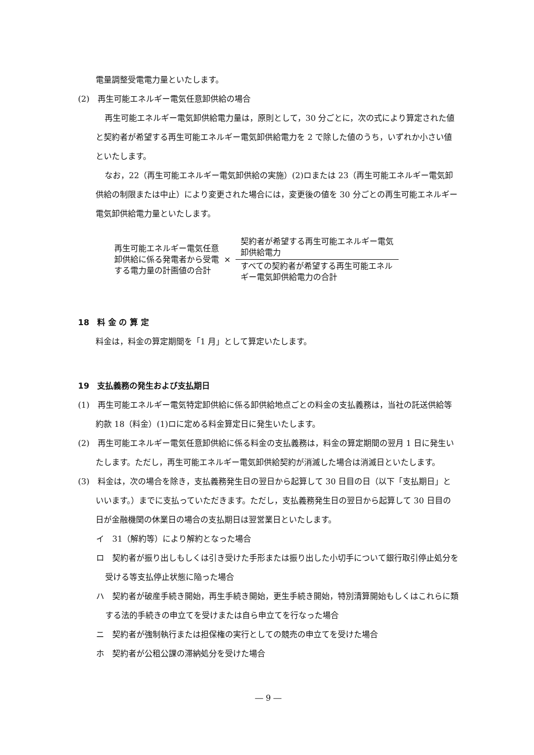電量調整受電電力量といたします。
(2)　再生可能エネルギー電気任意卸供給の場合
再生可能エネルギー電気卸供給電力量は，原則として，30 分ごとに，次の式により算定された値と契約者が希望する再生可能エネルギー電気卸供給電力を 2 で除した値のうち，いずれか小さい値といたします。
なお，22（再生可能エネルギー電気卸供給の実施）(2)ロまたは 23（再生可能エネルギー電気卸供給の制限または中止）により変更された場合には，変更後の値を 30 分ごとの再生可能エネルギー電気卸供給電力量といたします。
再生可能エネルギー電気任意
卸供給に係る発電者から受電
する電力量の計画値の合計
×
契約者が希望する再生可能エネルギー電気
卸供給電力
すべての契約者が希望する再生可能エネル
ギー電気卸供給電力の合計
18　料 金 の 算 定
料金は，料金の算定期間を「1 月」として算定いたします。
19　支払義務の発生および支払期日
(1)　再生可能エネルギー電気特定卸供給に係る卸供給地点ごとの料金の支払義務は，当社の託送供給等約款 18（料金）(1)ロに定める料金算定日に発生いたします。
(2)　再生可能エネルギー電気任意卸供給に係る料金の支払義務は，料金の算定期間の翌月 1 日に発生いたします。ただし，再生可能エネルギー電気卸供給契約が消滅した場合は消滅日といたします。
(3)　料金は，次の場合を除き，支払義務発生日の翌日から起算して 30 日目の日（以下「支払期日」といいます。）までに支払っていただきます。ただし，支払義務発生日の翌日から起算して 30 日目の日が金融機関の休業日の場合の支払期日は翌営業日といたします。
イ　31（解約等）により解約となった場合
ロ　契約者が振り出しもしくは引き受けた手形または振り出した小切手について銀行取引停止処分を受ける等支払停止状態に陥った場合
ハ　契約者が破産手続き開始，再生手続き開始，更生手続き開始，特別清算開始もしくはこれらに類する法的手続きの申立てを受けまたは自ら申立てを行なった場合
ニ　契約者が強制執行または担保権の実行としての競売の申立てを受けた場合
ホ　契約者が公租公課の滞納処分を受けた場合
― 9 ―